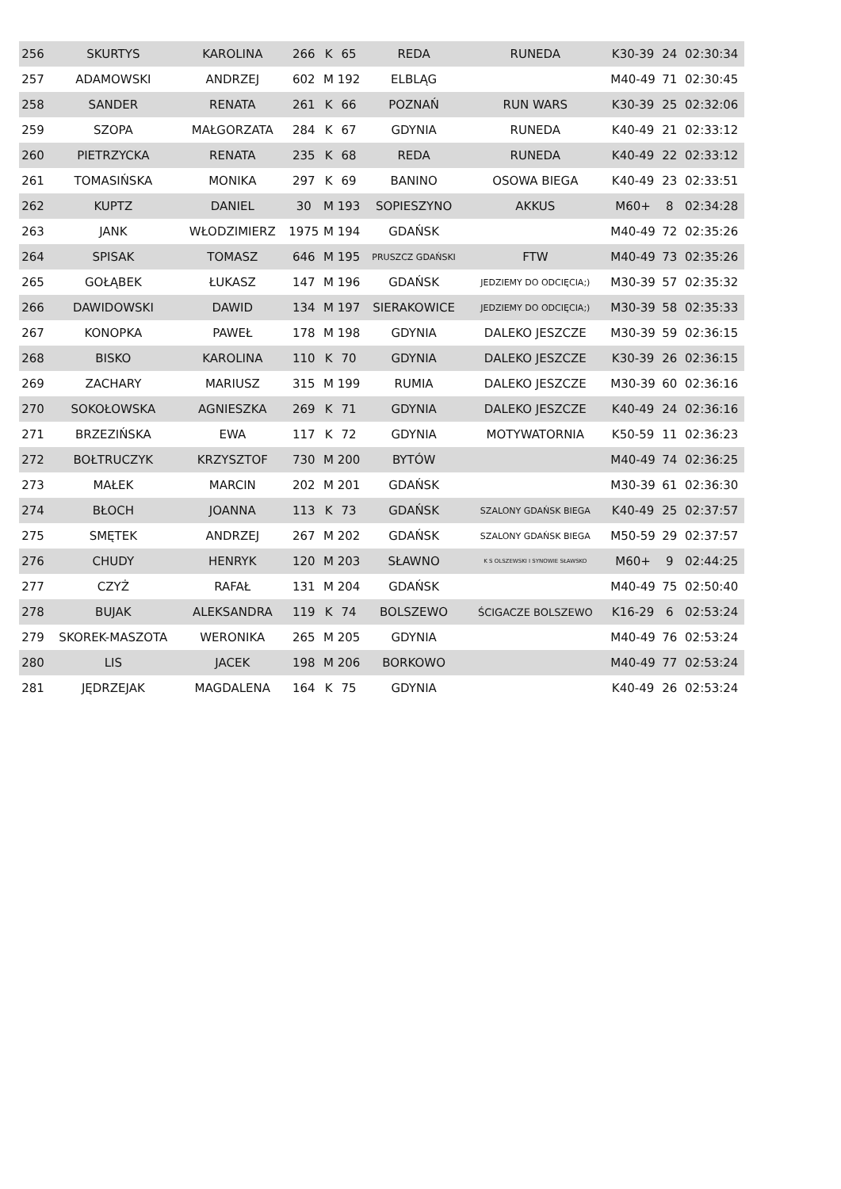| 256 | SKURTYS | KAROLINA | 266 | K | 65 | REDA | RUNEDA | K30-39 | 24 | 02:30:34 |
| 257 | ADAMOWSKI | ANDRZEJ | 602 | M | 192 | ELBLĄG | | M40-49 | 71 | 02:30:45 |
| 258 | SANDER | RENATA | 261 | K | 66 | POZNAŃ | RUN WARS | K30-39 | 25 | 02:32:06 |
| 259 | SZOPA | MAŁGORZATA | 284 | K | 67 | GDYNIA | RUNEDA | K40-49 | 21 | 02:33:12 |
| 260 | PIETRZYCKA | RENATA | 235 | K | 68 | REDA | RUNEDA | K40-49 | 22 | 02:33:12 |
| 261 | TOMASIŃSKA | MONIKA | 297 | K | 69 | BANINO | OSOWA BIEGA | K40-49 | 23 | 02:33:51 |
| 262 | KUPTZ | DANIEL | 30 | M | 193 | SOPIESZYNO | AKKUS | M60+ | 8 | 02:34:28 |
| 263 | JANK | WŁODZIMIERZ | 1975 | M | 194 | GDAŃSK | | M40-49 | 72 | 02:35:26 |
| 264 | SPISAK | TOMASZ | 646 | M | 195 | PRUSZCZ GDAŃSKI | FTW | M40-49 | 73 | 02:35:26 |
| 265 | GOŁĄBEK | ŁUKASZ | 147 | M | 196 | GDAŃSK | JEDZIEMY DO ODCIĘCIA;) | M30-39 | 57 | 02:35:32 |
| 266 | DAWIDOWSKI | DAWID | 134 | M | 197 | SIERAKOWICE | JEDZIEMY DO ODCIĘCIA;) | M30-39 | 58 | 02:35:33 |
| 267 | KONOPKA | PAWEŁ | 178 | M | 198 | GDYNIA | DALEKO JESZCZE | M30-39 | 59 | 02:36:15 |
| 268 | BISKO | KAROLINA | 110 | K | 70 | GDYNIA | DALEKO JESZCZE | K30-39 | 26 | 02:36:15 |
| 269 | ZACHARY | MARIUSZ | 315 | M | 199 | RUMIA | DALEKO JESZCZE | M30-39 | 60 | 02:36:16 |
| 270 | SOKOŁOWSKA | AGNIESZKA | 269 | K | 71 | GDYNIA | DALEKO JESZCZE | K40-49 | 24 | 02:36:16 |
| 271 | BRZEZIŃSKA | EWA | 117 | K | 72 | GDYNIA | MOTYWATORNIA | K50-59 | 11 | 02:36:23 |
| 272 | BOŁTRUCZYK | KRZYSZTOF | 730 | M | 200 | BYTÓW | | M40-49 | 74 | 02:36:25 |
| 273 | MAŁEK | MARCIN | 202 | M | 201 | GDAŃSK | | M30-39 | 61 | 02:36:30 |
| 274 | BŁOCH | JOANNA | 113 | K | 73 | GDAŃSK | SZALONY GDAŃSK BIEGA | K40-49 | 25 | 02:37:57 |
| 275 | SMĘTEK | ANDRZEJ | 267 | M | 202 | GDAŃSK | SZALONY GDAŃSK BIEGA | M50-59 | 29 | 02:37:57 |
| 276 | CHUDY | HENRYK | 120 | M | 203 | SŁAWNO | K S OLSZEWSKI I SYNOWIE SŁAWSKO | M60+ | 9 | 02:44:25 |
| 277 | CZYŻ | RAFAŁ | 131 | M | 204 | GDAŃSK | | M40-49 | 75 | 02:50:40 |
| 278 | BUJAK | ALEKSANDRA | 119 | K | 74 | BOLSZEWO | ŚCIGACZE BOLSZEWO | K16-29 | 6 | 02:53:24 |
| 279 | SKOREK-MASZOTA | WERONIKA | 265 | M | 205 | GDYNIA | | M40-49 | 76 | 02:53:24 |
| 280 | LIS | JACEK | 198 | M | 206 | BORKOWO | | M40-49 | 77 | 02:53:24 |
| 281 | JĘDRZEJAK | MAGDALENA | 164 | K | 75 | GDYNIA | | K40-49 | 26 | 02:53:24 |